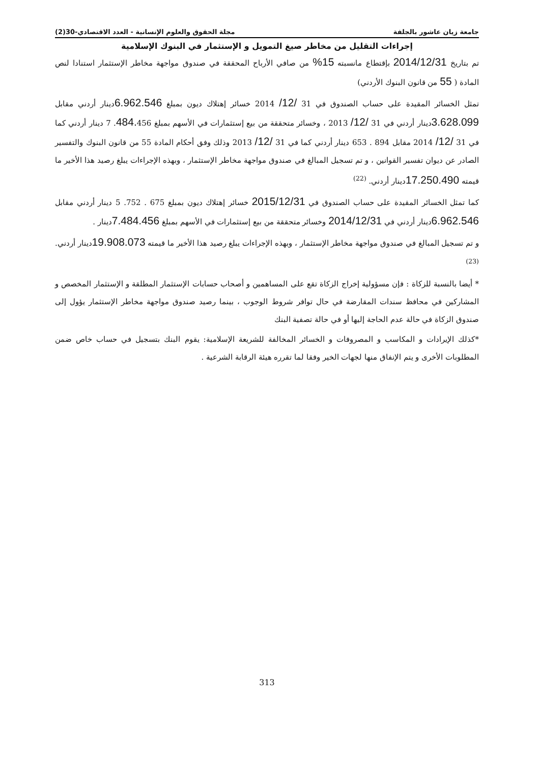جامعة زيان عاشور بالجلفة مجلة الحقوق والعلوم الإنسانية - العدد الاقتصادي-30(2)
إجراءات التقليل من مخاطر صيغ التمويل و الإستثمار في البنوك الإسلامية
تم بتاريخ 2014/12/31 بإقتطاع مانسبته 15% من صافي الأرباح المحققة في صندوق مواجهة مخاطر الإستثمار استنادا لنص المادة ( 55 من قانون البنوك الأردني)
تمثل الخسائر المقيدة على حساب الصندوق في 31 /12/ 2014 خسائر إهتلاك ديون بمبلغ 6.962.546دينار أردني مقابل 3.628.099دينار أردني في 31 /12/ 2013 ، وخسائر متحققة من بيع إستثمارات في الأسهم بمبلغ 484. 456. 7 دينار أردني كما في 31 /12/ 2014 مقابل 894 . 653 دينار أردني كما في 31 /12/ 2013 وذلك وفق أحكام المادة 55 من قانون البنوك والتفسير الصادر عن ديوان تفسير القوانين ، و تم تسجيل المبالغ في صندوق مواجهة مخاطر الإستثمار ، وبهذه الإجراءات يبلغ رصيد هذا الأخير ما قيمته 17.250.490دينار أردني. <sup>(22)</sup>
كما تمثل الخسائر المقيدة على حساب الصندوق في 2015/12/31 خسائر إهتلاك ديون بمبلغ 675 . 752. 5 دينار أردني مقابل 6.962.546دينار أردني في 2014/12/31 وخسائر متحققة من بيع إستثمارات في الأسهم بمبلغ 7.484.456دينار .
و تم تسجيل المبالغ في صندوق مواجهة مخاطر الإستثمار ، وبهذه الإجراءات يبلغ رصيد هذا الأخير ما قيمته 19.908.073دينار أردني. <sup>(23)</sup>
* أيضا بالنسبة للزكاة : فإن مسؤولية إخراج الزكاة تقع على المساهمين و أصحاب حسابات الإستثمار المطلقة و الإستثمار المخصص و المشاركين في محافظ سندات المقارضة في حال توافر شروط الوجوب ، بينما رصيد صندوق مواجهة مخاطر الإستثمار يؤول إلى صندوق الزكاة في حالة عدم الحاجة إليها أو في حالة تصفية البنك
*كذلك الإيرادات و المكاسب و المصروفات و الخسائر المخالفة للشريعة الإسلامية: يقوم البنك بتسجيل في حساب خاص ضمن المطلوبات الأخرى و يتم الإنفاق منها لجهات الخير وفقا لما تقرره هيئة الرقابة الشرعية .
313